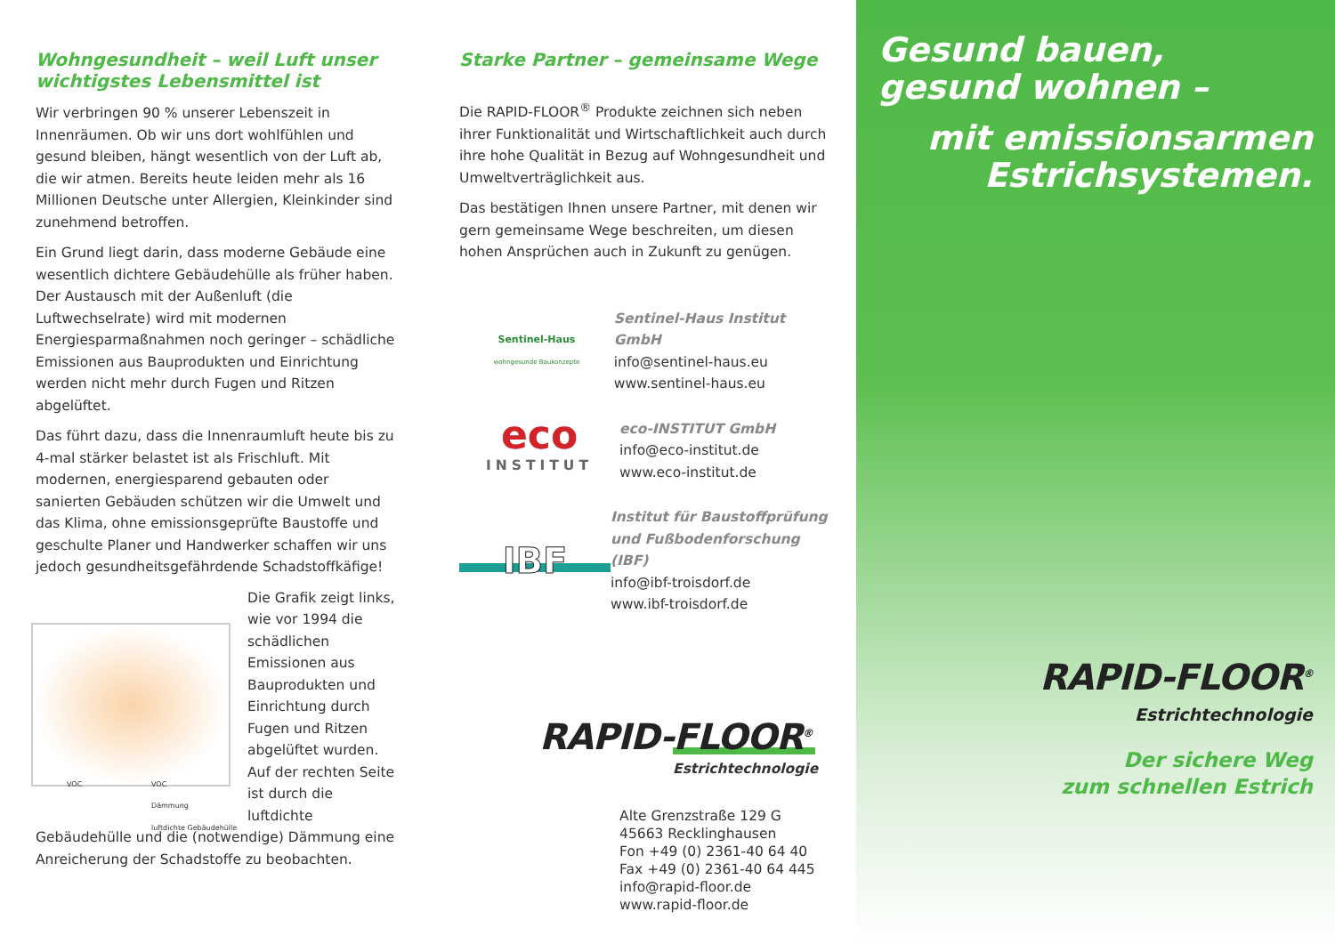Wohngesundheit – weil Luft unser wichtigstes Lebensmittel ist
Wir verbringen 90 % unserer Lebenszeit in Innenräumen. Ob wir uns dort wohlfühlen und gesund bleiben, hängt wesentlich von der Luft ab, die wir atmen. Bereits heute leiden mehr als 16 Millionen Deutsche unter Allergien, Kleinkinder sind zunehmend betroffen.
Ein Grund liegt darin, dass moderne Gebäude eine wesentlich dichtere Gebäudehülle als früher haben. Der Austausch mit der Außenluft (die Luftwechselrate) wird mit modernen Energiesparmaßnahmen noch geringer – schädliche Emissionen aus Bauprodukten und Einrichtung werden nicht mehr durch Fugen und Ritzen abgelüftet.
Das führt dazu, dass die Innenraumluft heute bis zu 4-mal stärker belastet ist als Frischluft. Mit modernen, energiesparend gebauten oder sanierten Gebäuden schützen wir die Umwelt und das Klima, ohne emissionsgeprüfte Baustoffe und geschulte Planer und Handwerker schaffen wir uns jedoch gesundheitsgefährdende Schadstoffkäfige!
VOC
VOC
Dämmung
luftdichte Gebäudehülle
Die Grafik zeigt links, wie vor 1994 die schädlichen Emissionen aus Bauprodukten und Einrichtung durch Fugen und Ritzen abgelüftet wurden. Auf der rechten Seite ist durch die luftdichte Gebäudehülle und die (notwendige) Dämmung eine Anreicherung der Schadstoffe zu beobachten.
Starke Partner – gemeinsame Wege
Die RAPID-FLOOR<sup>®</sup> Produkte zeichnen sich neben ihrer Funktionalität und Wirtschaftlichkeit auch durch ihre hohe Qualität in Bezug auf Wohngesundheit und Umweltverträglichkeit aus.
Das bestätigen Ihnen unsere Partner, mit denen wir gern gemeinsame Wege beschreiten, um diesen hohen Ansprüchen auch in Zukunft zu genügen.
Sentinel-Haus
wohngesunde Baukonzepte
Sentinel-Haus Institut GmbH
info@sentinel-haus.eu
www.sentinel-haus.eu
eco
INSTITUT
eco-INSTITUT GmbH
info@eco-institut.de
www.eco-institut.de
IBF
Institut für Baustoffprüfung
und Fußbodenforschung (IBF)
info@ibf-troisdorf.de
www.ibf-troisdorf.de
RAPID-FLOOR<sup>®</sup>
Estrichtechnologie
Alte Grenzstraße 129 G
45663 Recklinghausen
Fon +49 (0) 2361-40 64 40
Fax +49 (0) 2361-40 64 445
info@rapid-floor.de
www.rapid-floor.de
Gesund bauen,
gesund wohnen –
mit emissionsarmen
Estrichsystemen.
RAPID-FLOOR<sup>®</sup>
Estrichtechnologie
Der sichere Weg
zum schnellen Estrich